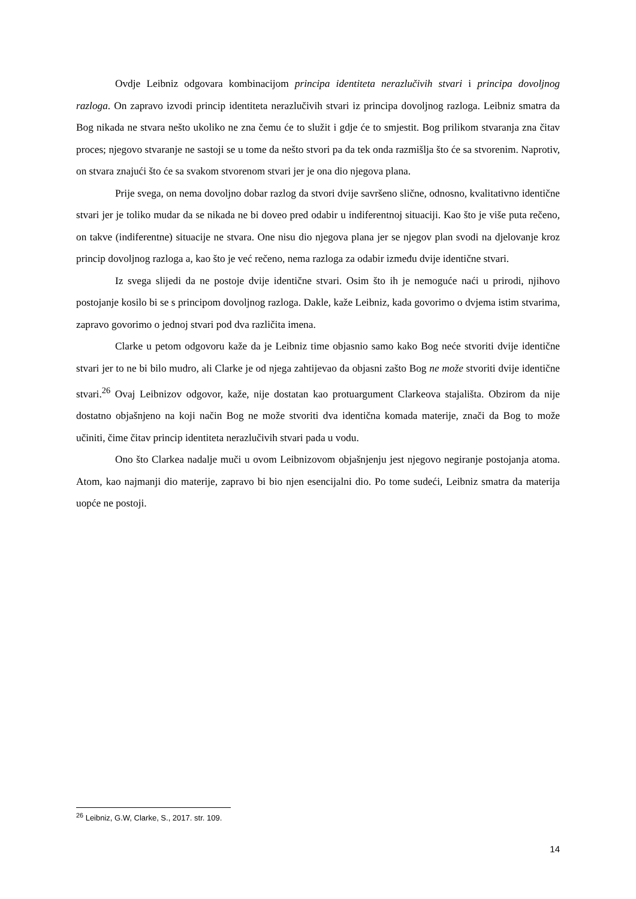Ovdje Leibniz odgovara kombinacijom principa identiteta nerazlučivih stvari i principa dovoljnog razloga. On zapravo izvodi princip identiteta nerazlučivih stvari iz principa dovoljnog razloga. Leibniz smatra da Bog nikada ne stvara nešto ukoliko ne zna čemu će to služit i gdje će to smjestit. Bog prilikom stvaranja zna čitav proces; njegovo stvaranje ne sastoji se u tome da nešto stvori pa da tek onda razmišlja što će sa stvorenim. Naprotiv, on stvara znajući što će sa svakom stvorenom stvari jer je ona dio njegova plana.
Prije svega, on nema dovoljno dobar razlog da stvori dvije savršeno slične, odnosno, kvalitativno identične stvari jer je toliko mudar da se nikada ne bi doveo pred odabir u indiferentnoj situaciji. Kao što je više puta rečeno, on takve (indiferentne) situacije ne stvara. One nisu dio njegova plana jer se njegov plan svodi na djelovanje kroz princip dovoljnog razloga a, kao što je već rečeno, nema razloga za odabir između dvije identične stvari.
Iz svega slijedi da ne postoje dvije identične stvari. Osim što ih je nemoguće naći u prirodi, njihovo postojanje kosilo bi se s principom dovoljnog razloga. Dakle, kaže Leibniz, kada govorimo o dvjema istim stvarima, zapravo govorimo o jednoj stvari pod dva različita imena.
Clarke u petom odgovoru kaže da je Leibniz time objasnio samo kako Bog neće stvoriti dvije identične stvari jer to ne bi bilo mudro, ali Clarke je od njega zahtijevao da objasni zašto Bog ne može stvoriti dvije identične stvari.<sup>26</sup> Ovaj Leibnizov odgovor, kaže, nije dostatan kao protuargument Clarkeova stajališta. Obzirom da nije dostatno objašnjeno na koji način Bog ne može stvoriti dva identična komada materije, znači da Bog to može učiniti, čime čitav princip identiteta nerazlučivih stvari pada u vodu.
Ono što Clarkea nadalje muči u ovom Leibnizovom objašnjenju jest njegovo negiranje postojanja atoma. Atom, kao najmanji dio materije, zapravo bi bio njen esencijalni dio. Po tome sudeći, Leibniz smatra da materija uopće ne postoji.
<sup>26</sup> Leibniz, G.W, Clarke, S., 2017. str. 109.
14